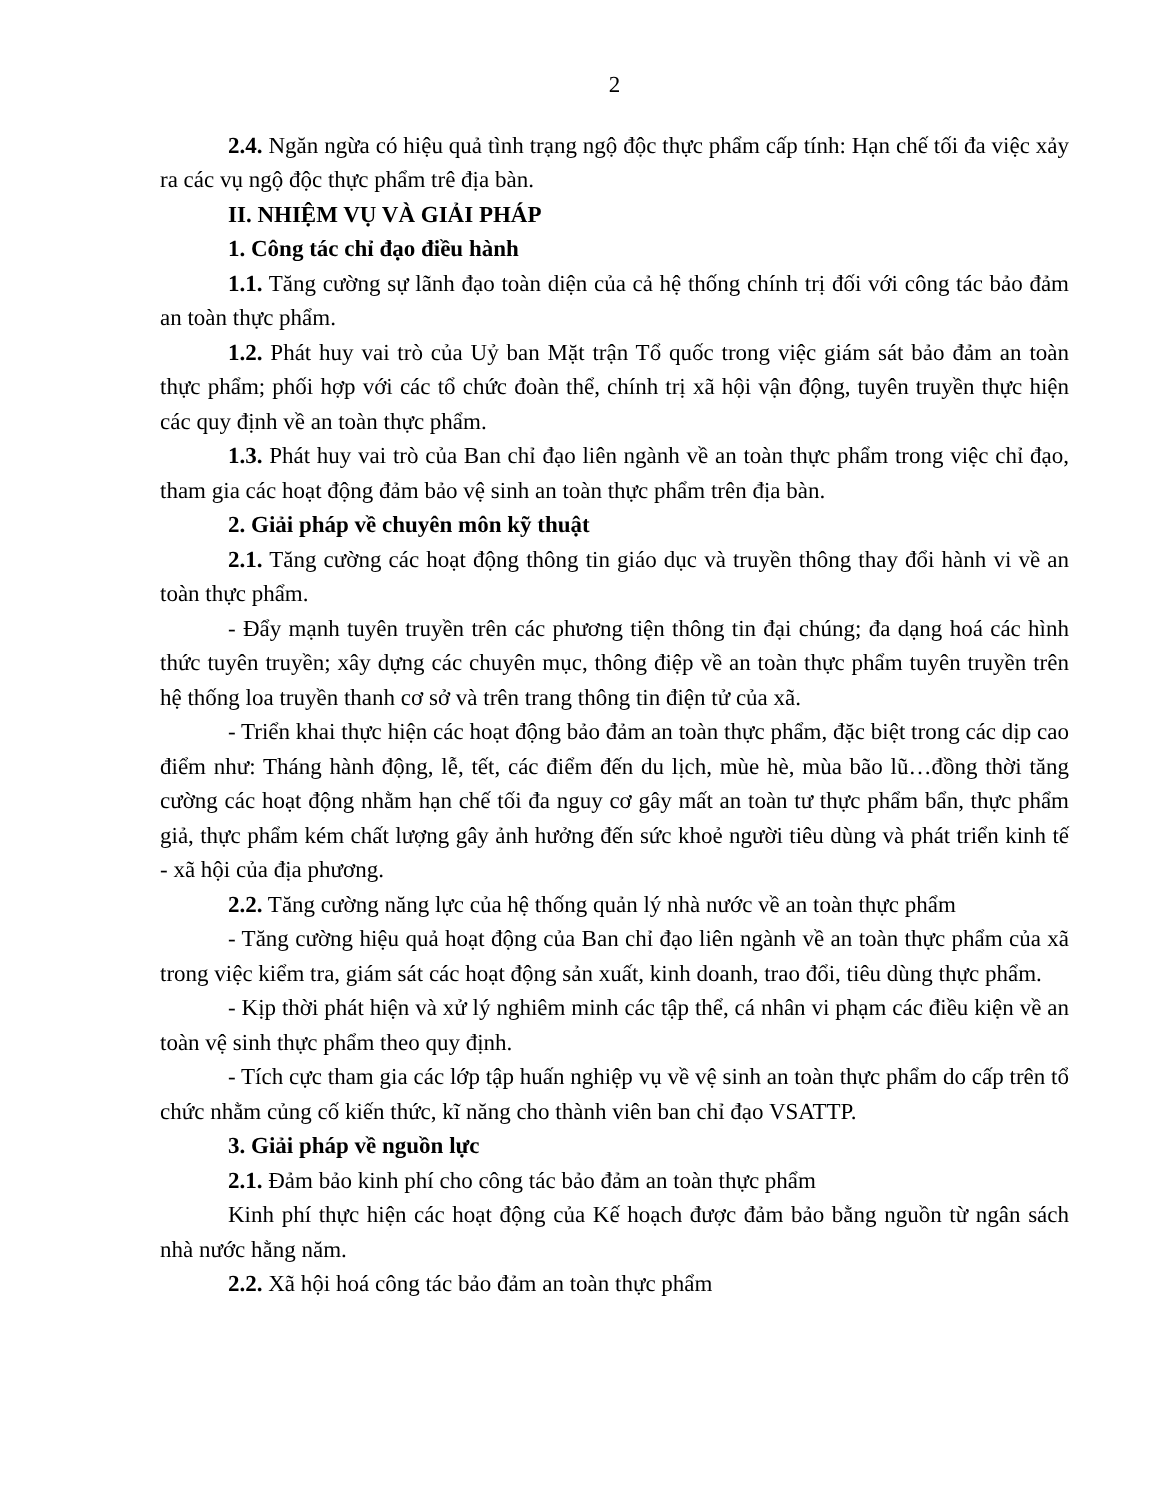2
2.4. Ngăn ngừa có hiệu quả tình trạng ngộ độc thực phẩm cấp tính: Hạn chế tối đa việc xảy ra các vụ ngộ độc thực phẩm trê địa bàn.
II. NHIỆM VỤ VÀ GIẢI PHÁP
1. Công tác chỉ đạo điều hành
1.1. Tăng cường sự lãnh đạo toàn diện của cả hệ thống chính trị đối với công tác bảo đảm an toàn thực phẩm.
1.2. Phát huy vai trò của Uỷ ban Mặt trận Tổ quốc trong việc giám sát bảo đảm an toàn thực phẩm; phối hợp với các tổ chức đoàn thể, chính trị xã hội vận động, tuyên truyền thực hiện các quy định về an toàn thực phẩm.
1.3. Phát huy vai trò của Ban chỉ đạo liên ngành về an toàn thực phẩm trong việc chỉ đạo, tham gia các hoạt động đảm bảo vệ sinh an toàn thực phẩm trên địa bàn.
2. Giải pháp về chuyên môn kỹ thuật
2.1. Tăng cường các hoạt động thông tin giáo dục và truyền thông thay đổi hành vi về an toàn thực phẩm.
- Đẩy mạnh tuyên truyền trên các phương tiện thông tin đại chúng; đa dạng hoá các hình thức tuyên truyền; xây dựng các chuyên mục, thông điệp về an toàn thực phẩm tuyên truyền trên hệ thống loa truyền thanh cơ sở và trên trang thông tin điện tử của xã.
- Triển khai thực hiện các hoạt động bảo đảm an toàn thực phẩm, đặc biệt trong các dịp cao điểm như: Tháng hành động, lễ, tết, các điểm đến du lịch, mùe hè, mùa bão lũ…đồng thời tăng cường các hoạt động nhằm hạn chế tối đa nguy cơ gây mất an toàn tư thực phẩm bẩn, thực phẩm giả, thực phẩm kém chất lượng gây ảnh hưởng đến sức khoẻ người tiêu dùng và phát triển kinh tế - xã hội của địa phương.
2.2. Tăng cường năng lực của hệ thống quản lý nhà nước về an toàn thực phẩm
- Tăng cường hiệu quả hoạt động của Ban chỉ đạo liên ngành về an toàn thực phẩm của xã trong việc kiểm tra, giám sát các hoạt động sản xuất, kinh doanh, trao đổi, tiêu dùng thực phẩm.
- Kịp thời phát hiện và xử lý nghiêm minh các tập thể, cá nhân vi phạm các điều kiện về an toàn vệ sinh thực phẩm theo quy định.
- Tích cực tham gia các lớp tập huấn nghiệp vụ về vệ sinh an toàn thực phẩm do cấp trên tổ chức nhằm củng cố kiến thức, kĩ năng cho thành viên ban chỉ đạo VSATTP.
3. Giải pháp về nguồn lực
2.1. Đảm bảo kinh phí cho công tác bảo đảm an toàn thực phẩm
Kinh phí thực hiện các hoạt động của Kế hoạch được đảm bảo bằng nguồn từ ngân sách nhà nước hằng năm.
2.2. Xã hội hoá công tác bảo đảm an toàn thực phẩm